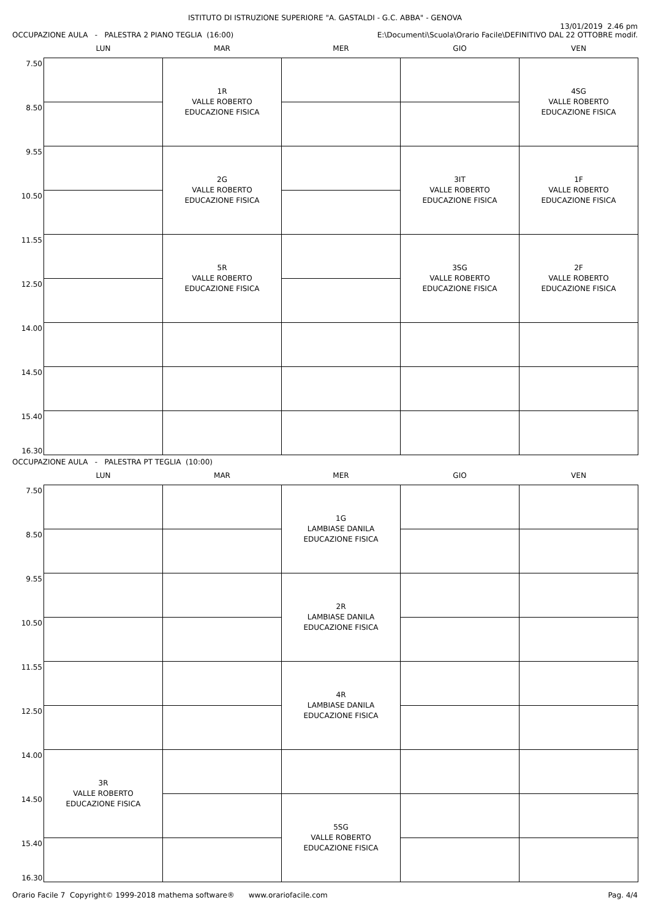ISTITUTO DI ISTRUZIONE SUPERIORE "A. GASTALDI - G.C. ABBA" - GENOVA
13/01/2019 2.46 pm
OCCUPAZIONE AULA - PALESTRA 2 PIANO TEGLIA (16:00) E:\Documenti\Scuola\Orario Facile\DEFINITIVO DAL 22 OTTOBRE modif.
| | LUN | MAR | MER | GIO | VEN |
| --- | --- | --- | --- | --- | --- |
| 7.50 | | 1R VALLE ROBERTO EDUCAZIONE FISICA | | | 4SG VALLE ROBERTO EDUCAZIONE FISICA |
| 8.50 | | | | | |
| 9.55 | | 2G VALLE ROBERTO EDUCAZIONE FISICA | | 3IT VALLE ROBERTO EDUCAZIONE FISICA | 1F VALLE ROBERTO EDUCAZIONE FISICA |
| 10.50 | | | | | |
| 11.55 | | 5R VALLE ROBERTO EDUCAZIONE FISICA | | 3SG VALLE ROBERTO EDUCAZIONE FISICA | 2F VALLE ROBERTO EDUCAZIONE FISICA |
| 12.50 | | | | | |
| 14.00 | | | | | |
| 14.50 | | | | | |
| 15.40 | | | | | |
| 16.30 | | | | | |
OCCUPAZIONE AULA - PALESTRA PT TEGLIA (10:00)
| | LUN | MAR | MER | GIO | VEN |
| --- | --- | --- | --- | --- | --- |
| 7.50 | | | 1G LAMBIASE DANILA EDUCAZIONE FISICA | | |
| 8.50 | | | | | |
| 9.55 | | | 2R LAMBIASE DANILA EDUCAZIONE FISICA | | |
| 10.50 | | | | | |
| 11.55 | | | 4R LAMBIASE DANILA EDUCAZIONE FISICA | | |
| 12.50 | | | | | |
| 14.00 | 3R VALLE ROBERTO EDUCAZIONE FISICA | | | | |
| 14.50 | | | 5SG VALLE ROBERTO EDUCAZIONE FISICA | | |
| 15.40 | | | | | |
| 16.30 | | | | | |
Orario Facile 7 Copyright© 1999-2018 mathema software® www.orariofacile.com Pag. 4/4